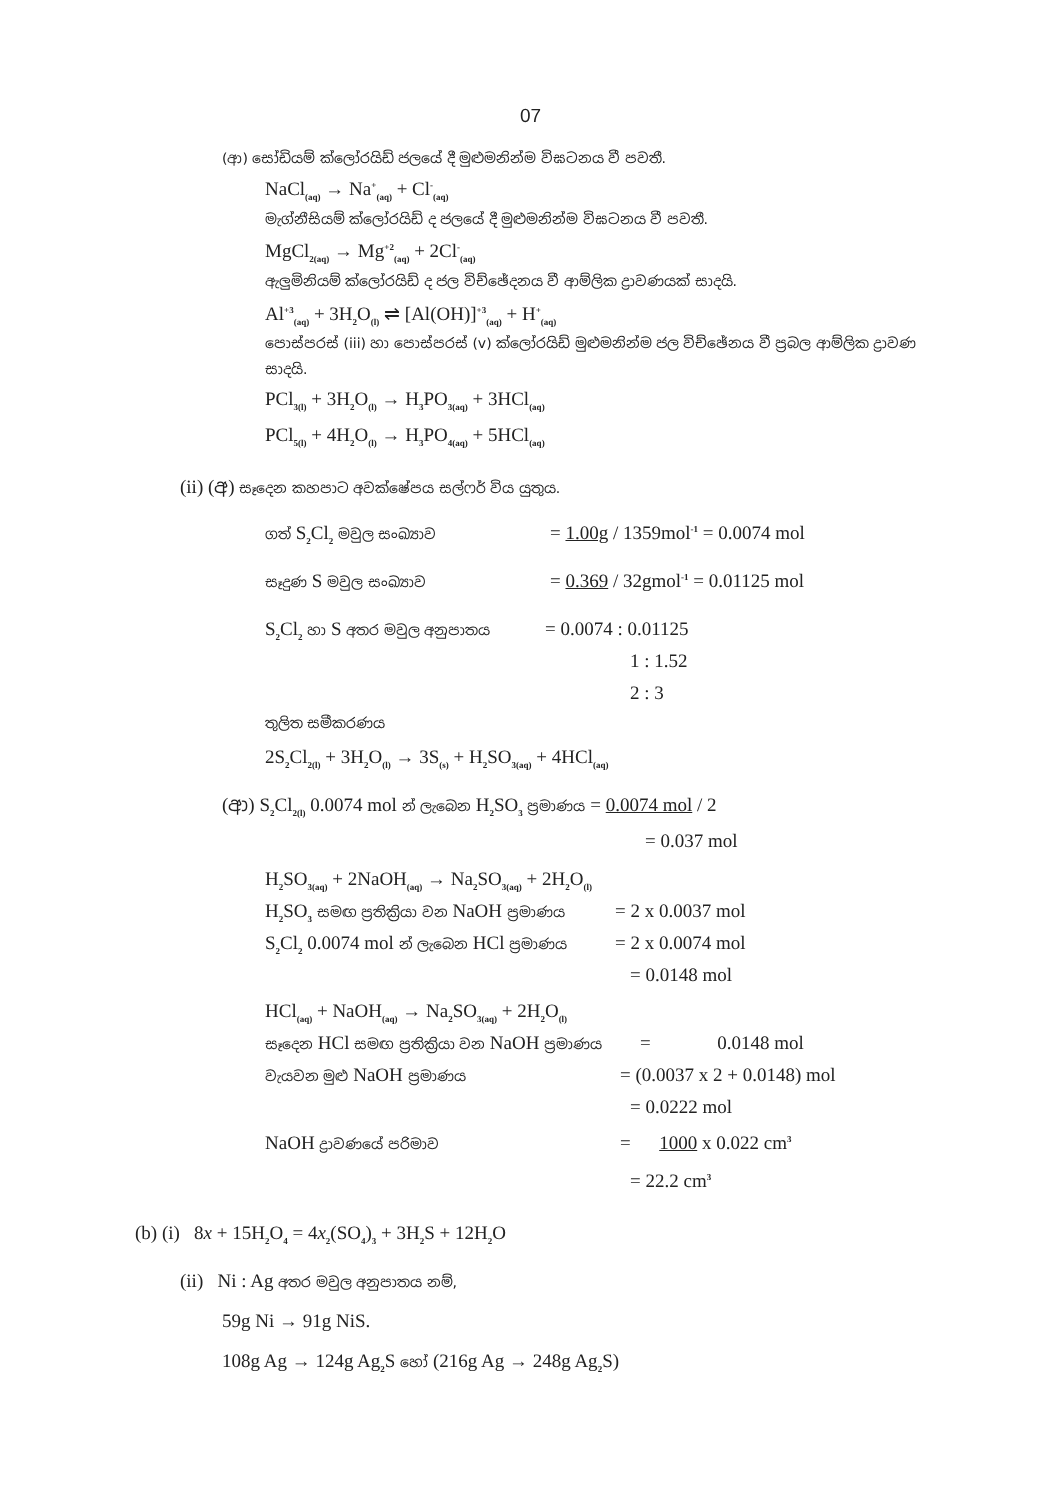07
(ආ) සෝඩියම් ක්ලෝරයිඩ් ජලයේ දී මුළුමනින්ම විඝටනය වී පවතී.
NaCl<sub>(aq)</sub> → Na<sup>+</sup><sub>(aq)</sub> + Cl<sup>-</sup><sub>(aq)</sub>
මැග්නීසියම් ක්ලෝරයිඩ් ද ජලයේ දී මුළුමනින්ම විඝටනය වී පවතී.
MgCl<sub>2(aq)</sub> → Mg<sup>+2</sup><sub>(aq)</sub> + 2Cl<sup>-</sup><sub>(aq)</sub>
ඇලුමිනියම් ක්ලෝරයිඩ් ද ජල විච්ඡේදනය වී ආම්ලික ද්‍රාවණයක් සාදයි.
Al<sup>+3</sup><sub>(aq)</sub> + 3H<sub>2</sub>O<sub>(l)</sub> ⇌ [Al(OH)]<sup>+3</sup><sub>(aq)</sub> + H<sup>+</sup><sub>(aq)</sub>
පොස්පරස් (iii) හා පොස්පරස් (v) ක්ලෝරයිඩ් මුළුමනින්ම ජල විච්ඡේනය වී ප්‍රබල ආම්ලික ද්‍රාවණ
සාදයි.
PCl<sub>3(l)</sub> + 3H<sub>2</sub>O<sub>(l)</sub> → H<sub>3</sub>PO<sub>3(aq)</sub> + 3HCl<sub>(aq)</sub>
PCl<sub>5(l)</sub> + 4H<sub>2</sub>O<sub>(l)</sub> → H<sub>3</sub>PO<sub>4(aq)</sub> + 5HCl<sub>(aq)</sub>
(ii) (අ) සෑදෙන කහපාට අවක්ෂේපය සල්ෆර් විය යුතුය.
ගත් S<sub>2</sub>Cl<sub>2</sub> මවුල සංඛ්‍යාව = 1.00g / 1359mol<sup>-1</sup> = 0.0074 mol
සෑදුණ S මවුල සංඛ්‍යාව = 0.369 / 32gmol<sup>-1</sup> = 0.01125 mol
S<sub>2</sub>Cl<sub>2</sub> හා S අතර මවුල අනුපාතය = 0.0074 : 0.01125
1 : 1.52
2 : 3
තුලිත සමීකරණය
2S<sub>2</sub>Cl<sub>2(l)</sub> + 3H<sub>2</sub>O<sub>(l)</sub> → 3S<sub>(s)</sub> + H<sub>2</sub>SO<sub>3(aq)</sub> + 4HCl<sub>(aq)</sub>
(ආ) S<sub>2</sub>Cl<sub>2(l)</sub> 0.0074 mol න් ලැබෙන H<sub>2</sub>SO<sub>3</sub> ප්‍රමාණය = 0.0074 mol / 2
= 0.037 mol
H<sub>2</sub>SO<sub>3(aq)</sub> + 2NaOH<sub>(aq)</sub> → Na<sub>2</sub>SO<sub>3(aq)</sub> + 2H<sub>2</sub>O<sub>(l)</sub>
H<sub>2</sub>SO<sub>3</sub> සමඟ ප්‍රතික්‍රියා වන NaOH ප්‍රමාණය = 2 x 0.0037 mol
S<sub>2</sub>Cl<sub>2</sub> 0.0074 mol න් ලැබෙන HCl ප්‍රමාණය = 2 x 0.0074 mol
= 0.0148 mol
HCl<sub>(aq)</sub> + NaOH<sub>(aq)</sub> → Na<sub>2</sub>SO<sub>3(aq)</sub> + 2H<sub>2</sub>O<sub>(l)</sub>
සෑදෙන HCl සමඟ ප්‍රතික්‍රියා වන NaOH ප්‍රමාණය = 0.0148 mol
වැයවන මුළු NaOH ප්‍රමාණය = (0.0037 x 2 + 0.0148) mol
= 0.0222 mol
NaOH ද්‍රාවණයේ පරිමාව = 1000 x 0.022 cm<sup>3</sup>
= 22.2 cm<sup>3</sup>
(b) (i) 8x + 15H<sub>2</sub>O<sub>4</sub> = 4x<sub>2</sub>(SO<sub>4</sub>)<sub>3</sub> + 3H<sub>2</sub>S + 12H<sub>2</sub>O
(ii) Ni : Ag අතර මවුල අනුපාතය නම්,
59g Ni → 91g NiS.
108g Ag → 124g Ag<sub>2</sub>S හෝ (216g Ag → 248g Ag<sub>2</sub>S)